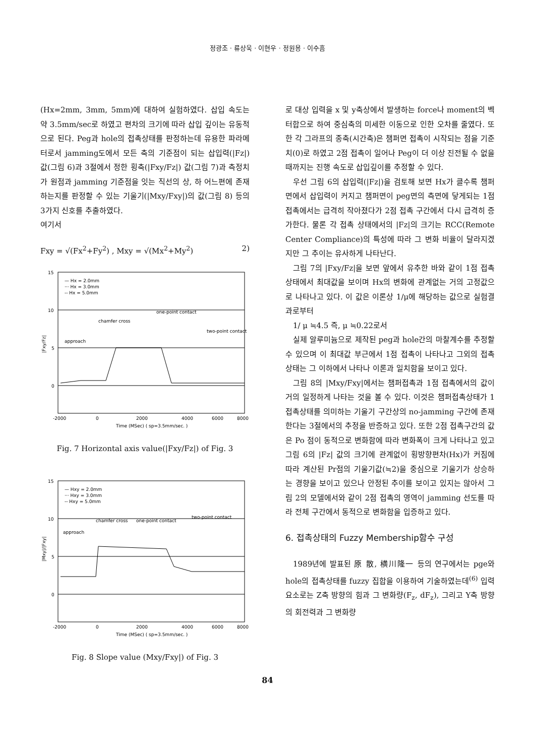정광조 · 류상욱 · 이현우 · 정원용 · 이수흠
(Hx=2mm, 3mm, 5mm)에 대하여 실험하였다. 삽입 속도는 약 3.5mm/sec로 하였고 편차의 크기에 따라 삽입 깊이는 유동적으로 된다. Peg과 hole의 접촉상태를 판정하는데 유용한 파라메터로서 jamming도에서 모든 축의 기준점이 되는 삽입력(|Fz|) 값(그림 6)과 3절에서 정한 횡축(|Fxy/Fz|) 값(그림 7)과 측정치가 원점과 jamming 기준점을 잇는 직선의 상, 하 어느편에 존재하는지를 판정할 수 있는 기울기(|Mxy/Fxy|)의 값(그림 8) 등의 3가지 신호를 추출하였다.
여기서
Fxy = √(Fx<sup>2</sup>+Fy<sup>2</sup>) , Mxy = √(Mx<sup>2</sup>+My<sup>2</sup>) 2)
15
10
5
0
-2000
0
2000
4000
6000
8000
Time (MSec) ( sp=3.5mm/sec. )
— Hx = 2.0mm
··· Hx = 3.0mm
-- Hx = 5.0mm
one-point contact
chamfer cross
approach
two-point contact
|Fxy/Fz|
Fig. 7 Horizontal axis value(|Fxy/Fz|) of Fig. 3
15
10
5
0
-2000
0
2000
4000
6000
8000
Time (MSec) ( sp=3.5mm/sec. )
— Hxy = 2.0mm
··· Hxy = 3.0mm
-- Hxy = 5.0mm
chamfer cross
one-point contact
two-point contact
approach
|Mxy|/|Fxy|
Fig. 8 Slope value (Mxy/Fxy|) of Fig. 3
로 대상 입력을 x 및 y축상에서 발생하는 force나 moment의 벡터합으로 하여 중심축의 미세한 이동으로 인한 오차를 줄였다. 또한 각 그라프의 종축(시간축)은 챔퍼면 접촉이 시작되는 점을 기준치(0)로 하였고 2점 접촉이 일어나 Peg이 더 이상 진전될 수 없을 때까지는 진행 속도로 삽입깊이를 추정할 수 있다.
우선 그림 6의 삽입력(|Fz|)을 검토해 보면 Hx가 클수록 챔퍼면에서 삽입력이 커지고 챔퍼면이 peg면의 측면에 닿게되는 1점 접촉에서는 급격히 작아졌다가 2점 접촉 구간에서 다시 급격히 증가한다. 물론 각 접촉 상태에서의 |Fz|의 크기는 RCC(Remote Center Compliance)의 특성에 따라 그 변화 비율이 달라지겠지만 그 추이는 유사하게 나타난다.
그림 7의 |Fxy/Fz|을 보면 앞에서 유추한 바와 같이 1점 접촉상태에서 최대값을 보이며 Hx의 변화에 관계없는 거의 고정값으로 나타나고 있다. 이 값은 이론상 1/μ에 해당하는 값으로 실험결과로부터
1/ μ ≒4.5 즉, μ ≒0.22로서
실제 알루미늄으로 제작된 peg과 hole간의 마찰계수를 추정할 수 있으며 이 최대값 부근에서 1점 접촉이 나타나고 그외의 접촉상태는 그 이하에서 나타나 이론과 일치함을 보이고 있다.
그림 8의 |Mxy/Fxy|에서는 챔퍼접촉과 1점 접촉에서의 값이 거의 일정하게 나타는 것을 볼 수 있다. 이것은 챔퍼접촉상태가 1접촉상태를 의미하는 기울기 구간상의 no-jamming 구간에 존재한다는 3절에서의 추정을 반증하고 있다. 또한 2점 접촉구간의 값은 Po 점이 동적으로 변화함에 따라 변화폭이 크게 나타나고 있고 그림 6의 |Fz| 값의 크기에 관계없이 횡방향편차(Hx)가 커짐에 따라 계산된 Pr점의 기울기값(≒2)을 중심으로 기울기가 상승하는 경향을 보이고 있으나 안정된 추이를 보이고 있지는 않아서 그림 2의 모델에서와 같이 2점 접촉의 영역이 jamming 선도를 따라 전체 구간에서 동적으로 변화함을 입증하고 있다.
6. 접촉상태의 Fuzzy Membership함수 구성
1989년에 발표된 原 散, 横川隆一 등의 연구에서는 pge와 hole의 접촉상태를 fuzzy 집합을 이용하여 기술하였는데<sup>(6)</sup> 입력요소로는 Z축 방향의 힘과 그 변화량(F<sub>z</sub>, dF<sub>z</sub>), 그리고 Y축 방향의 회전력과 그 변화량
84